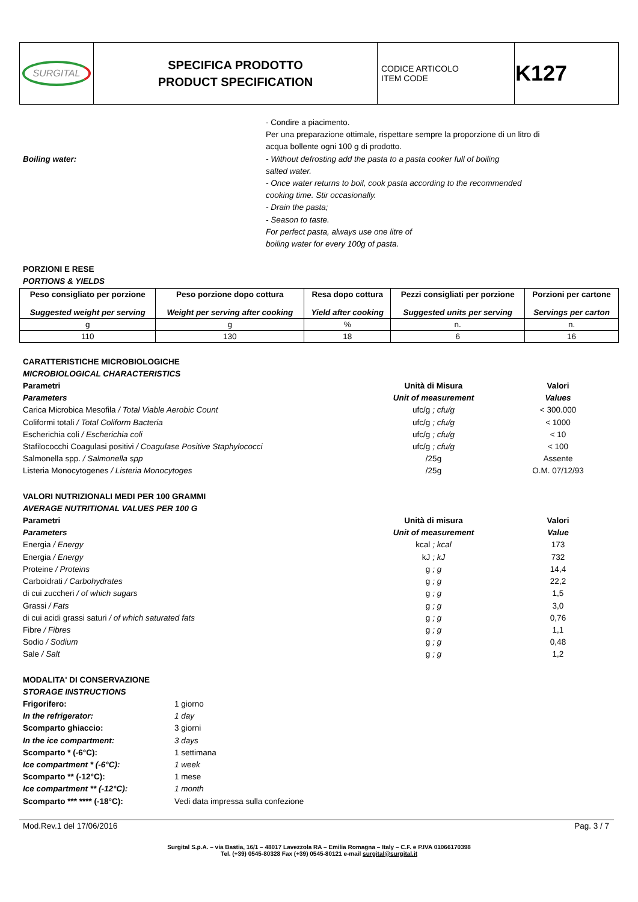| SURGITAL | SPECIFICA PRODOTTO PRODUCT SPECIFICATION | CODICE ARTICOLO ITEM CODE | K127 |
Boiling water:
- Condire a piacimento.
Per una preparazione ottimale, rispettare sempre la proporzione di un litro di
acqua bollente ogni 100 g di prodotto.
- Without defrosting add the pasta to a pasta cooker full of boiling
salted water.
- Once water returns to boil, cook pasta according to the recommended
cooking time. Stir occasionally.
- Drain the pasta;
- Season to taste.
For perfect pasta, always use one litre of
boiling water for every 100g of pasta.
PORZIONI E RESE
PORTIONS & YIELDS
| Peso consigliato per porzione Suggested weight per serving | Peso porzione dopo cottura Weight per serving after cooking | Resa dopo cottura Yield after cooking | Pezzi consigliati per porzione Suggested units per serving | Porzioni per cartone Servings per carton |
| --- | --- | --- | --- | --- |
| g | g | % | n. | n. |
| 110 | 130 | 18 | 6 | 16 |
CARATTERISTICHE MICROBIOLOGICHE
MICROBIOLOGICAL CHARACTERISTICS
| Parametri | Unità di Misura | Valori |
| Parameters | Unit of measurement | Values |
| Carica Microbica Mesofila / Total Viable Aerobic Count | ufc/g ; cfu/g | < 300.000 |
| Coliformi totali / Total Coliform Bacteria | ufc/g ; cfu/g | < 1000 |
| Escherichia coli / Escherichia coli | ufc/g ; cfu/g | < 10 |
| Stafilococchi Coagulasi positivi / Coagulase Positive Staphylococci | ufc/g ; cfu/g | < 100 |
| Salmonella spp. / Salmonella spp | /25g | Assente |
| Listeria Monocytogenes / Listeria Monocytoges | /25g | O.M. 07/12/93 |
VALORI NUTRIZIONALI MEDI PER 100 GRAMMI
AVERAGE NUTRITIONAL VALUES PER 100 G
| Parametri | Unità di misura | Valori |
| Parameters | Unit of measurement | Value |
| Energia / Energy | kcal ; kcal | 173 |
| Energia / Energy | kJ ; kJ | 732 |
| Proteine / Proteins | g ; g | 14,4 |
| Carboidrati / Carbohydrates | g ; g | 22,2 |
| di cui zuccheri / of which sugars | g ; g | 1,5 |
| Grassi / Fats | g ; g | 3,0 |
| di cui acidi grassi saturi / of which saturated fats | g ; g | 0,76 |
| Fibre / Fibres | g ; g | 1,1 |
| Sodio / Sodium | g ; g | 0,48 |
| Sale / Salt | g ; g | 1,2 |
MODALITA' DI CONSERVAZIONE
STORAGE INSTRUCTIONS
| Frigorifero: | 1 giorno |
| In the refrigerator: | 1 day |
| Scomparto ghiaccio: | 3 giorni |
| In the ice compartment: | 3 days |
| Scomparto * (-6°C): | 1 settimana |
| Ice compartment * (-6°C): | 1 week |
| Scomparto ** (-12°C): | 1 mese |
| Ice compartment ** (-12°C): | 1 month |
| Scomparto *** **** (-18°C): | Vedi data impressa sulla confezione |
Mod.Rev.1 del 17/06/2016 Pag. 3 / 7
Surgital S.p.A. – via Bastia, 16/1 – 48017 Lavezzola RA – Emilia Romagna – Italy – C.F. e P.IVA 01066170398
Tel. (+39) 0545-80328 Fax (+39) 0545-80121 e-mail surgital@surgital.it